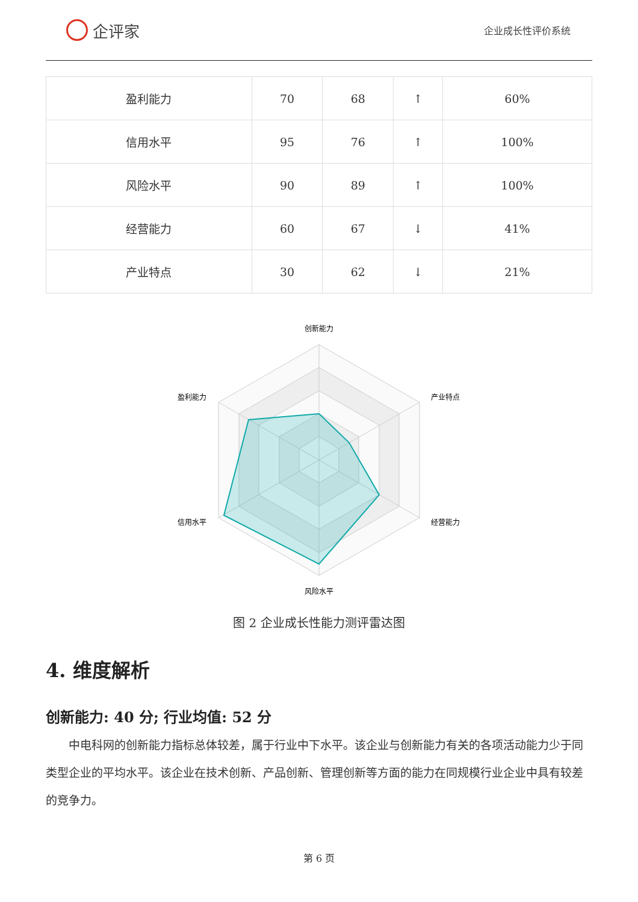企评家
企业成长性评价系统
| 盈利能力 | 70 | 68 | ↑ | 60% |
| 信用水平 | 95 | 76 | ↑ | 100% |
| 风险水平 | 90 | 89 | ↑ | 100% |
| 经营能力 | 60 | 67 | ↓ | 41% |
| 产业特点 | 30 | 62 | ↓ | 21% |
创新能力
产业特点
经营能力
风险水平
信用水平
盈利能力
图 2 企业成长性能力测评雷达图
4. 维度解析
创新能力: 40 分; 行业均值: 52 分
中电科网的创新能力指标总体较差，属于行业中下水平。该企业与创新能力有关的各项活动能力少于同类型企业的平均水平。该企业在技术创新、产品创新、管理创新等方面的能力在同规模行业企业中具有较差的竞争力。
第 6 页